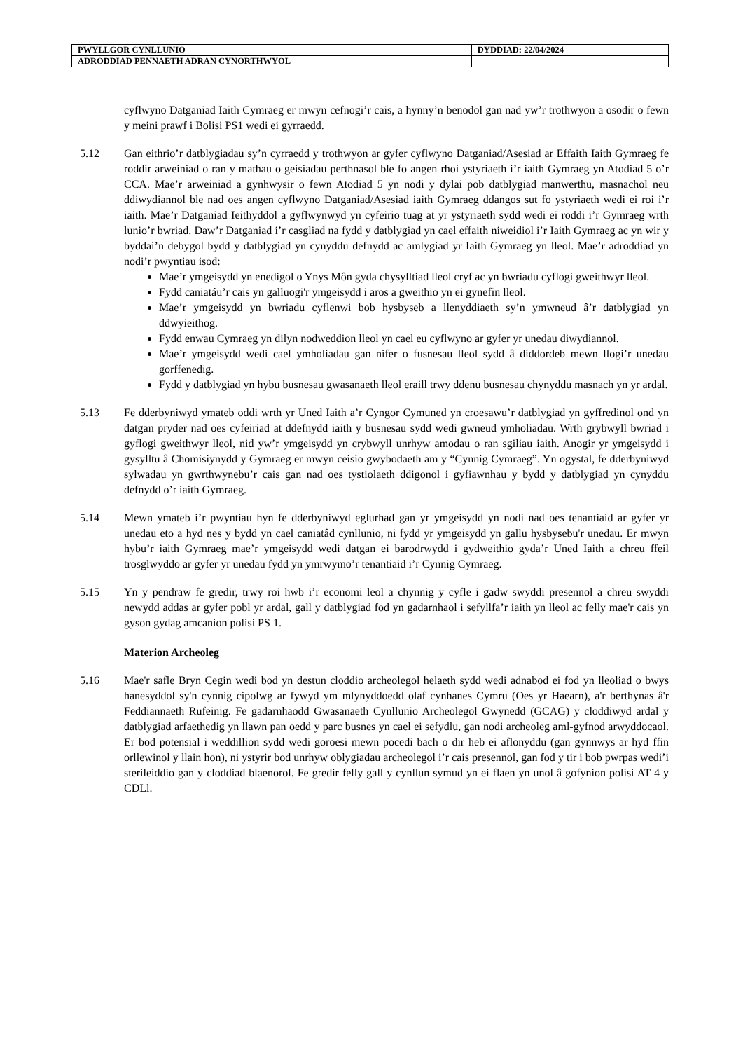| PWYLLGOR CYNLLUNIO | DYDDIAD: 22/04/2024 |
| ADRODDIAD PENNAETH ADRAN CYNORTHWYOL | |
cyflwyno Datganiad Iaith Cymraeg er mwyn cefnogi’r cais, a hynny’n benodol gan nad yw’r trothwyon a osodir o fewn y meini prawf i Bolisi PS1 wedi ei gyrraedd.
5.12 Gan eithrio’r datblygiadau sy’n cyrraedd y trothwyon ar gyfer cyflwyno Datganiad/Asesiad ar Effaith Iaith Gymraeg fe roddir arweiniad o ran y mathau o geisiadau perthnasol ble fo angen rhoi ystyriaeth i’r iaith Gymraeg yn Atodiad 5 o’r CCA. Mae’r arweiniad a gynhwysir o fewn Atodiad 5 yn nodi y dylai pob datblygiad manwerthu, masnachol neu ddiwydiannol ble nad oes angen cyflwyno Datganiad/Asesiad iaith Gymraeg ddangos sut fo ystyriaeth wedi ei roi i’r iaith. Mae’r Datganiad Ieithyddol a gyflwynwyd yn cyfeirio tuag at yr ystyriaeth sydd wedi ei roddi i’r Gymraeg wrth lunio’r bwriad. Daw’r Datganiad i’r casgliad na fydd y datblygiad yn cael effaith niweidiol i’r Iaith Gymraeg ac yn wir y byddai’n debygol bydd y datblygiad yn cynyddu defnydd ac amlygiad yr Iaith Gymraeg yn lleol. Mae’r adroddiad yn nodi’r pwyntiau isod:
Mae’r ymgeisydd yn enedigol o Ynys Môn gyda chysylltiad lleol cryf ac yn bwriadu cyflogi gweithwyr lleol.
Fydd caniatáu’r cais yn galluogi'r ymgeisydd i aros a gweithio yn ei gynefin lleol.
Mae’r ymgeisydd yn bwriadu cyflenwi bob hysbyseb a llenyddiaeth sy’n ymwneud â’r datblygiad yn ddwyieithog.
Fydd enwau Cymraeg yn dilyn nodweddion lleol yn cael eu cyflwyno ar gyfer yr unedau diwydiannol.
Mae’r ymgeisydd wedi cael ymholiadau gan nifer o fusnesau lleol sydd â diddordeb mewn llogi’r unedau gorffenedig.
Fydd y datblygiad yn hybu busnesau gwasanaeth lleol eraill trwy ddenu busnesau chynyddu masnach yn yr ardal.
5.13 Fe dderbyniwyd ymateb oddi wrth yr Uned Iaith a’r Cyngor Cymuned yn croesawu’r datblygiad yn gyffredinol ond yn datgan pryder nad oes cyfeiriad at ddefnydd iaith y busnesau sydd wedi gwneud ymholiadau. Wrth grybwyll bwriad i gyflogi gweithwyr lleol, nid yw’r ymgeisydd yn crybwyll unrhyw amodau o ran sgiliau iaith. Anogir yr ymgeisydd i gysylltu â Chomisiynydd y Gymraeg er mwyn ceisio gwybodaeth am y “Cynnig Cymraeg”. Yn ogystal, fe dderbyniwyd sylwadau yn gwrthwynebu’r cais gan nad oes tystiolaeth ddigonol i gyfiawnhau y bydd y datblygiad yn cynyddu defnydd o’r iaith Gymraeg.
5.14 Mewn ymateb i’r pwyntiau hyn fe dderbyniwyd eglurhad gan yr ymgeisydd yn nodi nad oes tenantiaid ar gyfer yr unedau eto a hyd nes y bydd yn cael caniatâd cynllunio, ni fydd yr ymgeisydd yn gallu hysbysebu'r unedau. Er mwyn hybu’r iaith Gymraeg mae’r ymgeisydd wedi datgan ei barodrwydd i gydweithio gyda’r Uned Iaith a chreu ffeil trosglwyddo ar gyfer yr unedau fydd yn ymrwymo’r tenantiaid i’r Cynnig Cymraeg.
5.15 Yn y pendraw fe gredir, trwy roi hwb i’r economi leol a chynnig y cyfle i gadw swyddi presennol a chreu swyddi newydd addas ar gyfer pobl yr ardal, gall y datblygiad fod yn gadarnhaol i sefyllfa’r iaith yn lleol ac felly mae'r cais yn gyson gydag amcanion polisi PS 1.
Materion Archeoleg
5.16 Mae'r safle Bryn Cegin wedi bod yn destun cloddio archeolegol helaeth sydd wedi adnabod ei fod yn lleoliad o bwys hanesyddol sy'n cynnig cipolwg ar fywyd ym mlynyddoedd olaf cynhanes Cymru (Oes yr Haearn), a'r berthynas â'r Feddiannaeth Rufeinig. Fe gadarnhaodd Gwasanaeth Cynllunio Archeolegol Gwynedd (GCAG) y cloddiwyd ardal y datblygiad arfaethedig yn llawn pan oedd y parc busnes yn cael ei sefydlu, gan nodi archeoleg aml-gyfnod arwyddocaol. Er bod potensial i weddillion sydd wedi goroesi mewn pocedi bach o dir heb ei aflonyddu (gan gynnwys ar hyd ffin orllewinol y llain hon), ni ystyrir bod unrhyw oblygiadau archeolegol i’r cais presennol, gan fod y tir i bob pwrpas wedi’i sterileiddio gan y cloddiad blaenorol. Fe gredir felly gall y cynllun symud yn ei flaen yn unol â gofynion polisi AT 4 y CDLl.